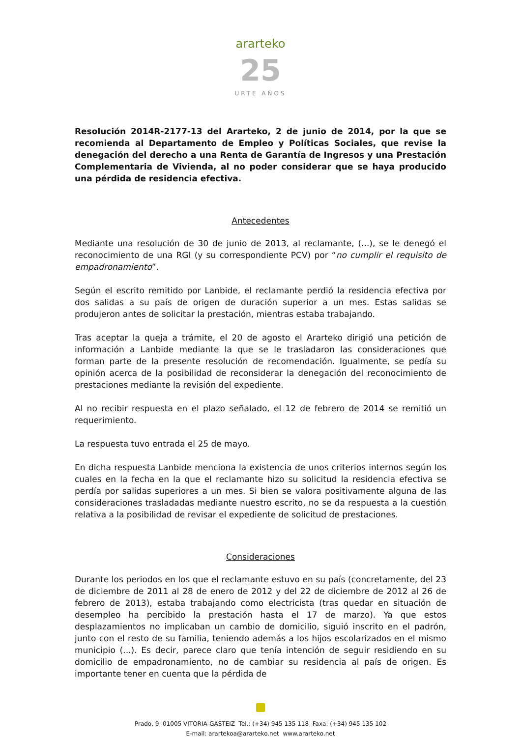ararteko
25
URTE AÑOS
Resolución 2014R-2177-13 del Ararteko, 2 de junio de 2014, por la que se recomienda al Departamento de Empleo y Políticas Sociales, que revise la denegación del derecho a una Renta de Garantía de Ingresos y una Prestación Complementaria de Vivienda, al no poder considerar que se haya producido una pérdida de residencia efectiva.
Antecedentes
Mediante una resolución de 30 de junio de 2013, al reclamante, (...), se le denegó el reconocimiento de una RGI (y su correspondiente PCV) por “no cumplir el requisito de empadronamiento”.
Según el escrito remitido por Lanbide, el reclamante perdió la residencia efectiva por dos salidas a su país de origen de duración superior a un mes. Estas salidas se produjeron antes de solicitar la prestación, mientras estaba trabajando.
Tras aceptar la queja a trámite, el 20 de agosto el Ararteko dirigió una petición de información a Lanbide mediante la que se le trasladaron las consideraciones que forman parte de la presente resolución de recomendación. Igualmente, se pedía su opinión acerca de la posibilidad de reconsiderar la denegación del reconocimiento de prestaciones mediante la revisión del expediente.
Al no recibir respuesta en el plazo señalado, el 12 de febrero de 2014 se remitió un requerimiento.
La respuesta tuvo entrada el 25 de mayo.
En dicha respuesta Lanbide menciona la existencia de unos criterios internos según los cuales en la fecha en la que el reclamante hizo su solicitud la residencia efectiva se perdía por salidas superiores a un mes. Si bien se valora positivamente alguna de las consideraciones trasladadas mediante nuestro escrito, no se da respuesta a la cuestión relativa a la posibilidad de revisar el expediente de solicitud de prestaciones.
Consideraciones
Durante los periodos en los que el reclamante estuvo en su país (concretamente, del 23 de diciembre de 2011 al 28 de enero de 2012 y del 22 de diciembre de 2012 al 26 de febrero de 2013), estaba trabajando como electricista (tras quedar en situación de desempleo ha percibido la prestación hasta el 17 de marzo). Ya que estos desplazamientos no implicaban un cambio de domicilio, siguió inscrito en el padrón, junto con el resto de su familia, teniendo además a los hijos escolarizados en el mismo municipio (...). Es decir, parece claro que tenía intención de seguir residiendo en su domicilio de empadronamiento, no de cambiar su residencia al país de origen. Es importante tener en cuenta que la pérdida de
Prado, 9 01005 VITORIA-GASTEIZ Tel.: (+34) 945 135 118 Faxa: (+34) 945 135 102
E-mail: arartekoa@ararteko.net www.ararteko.net